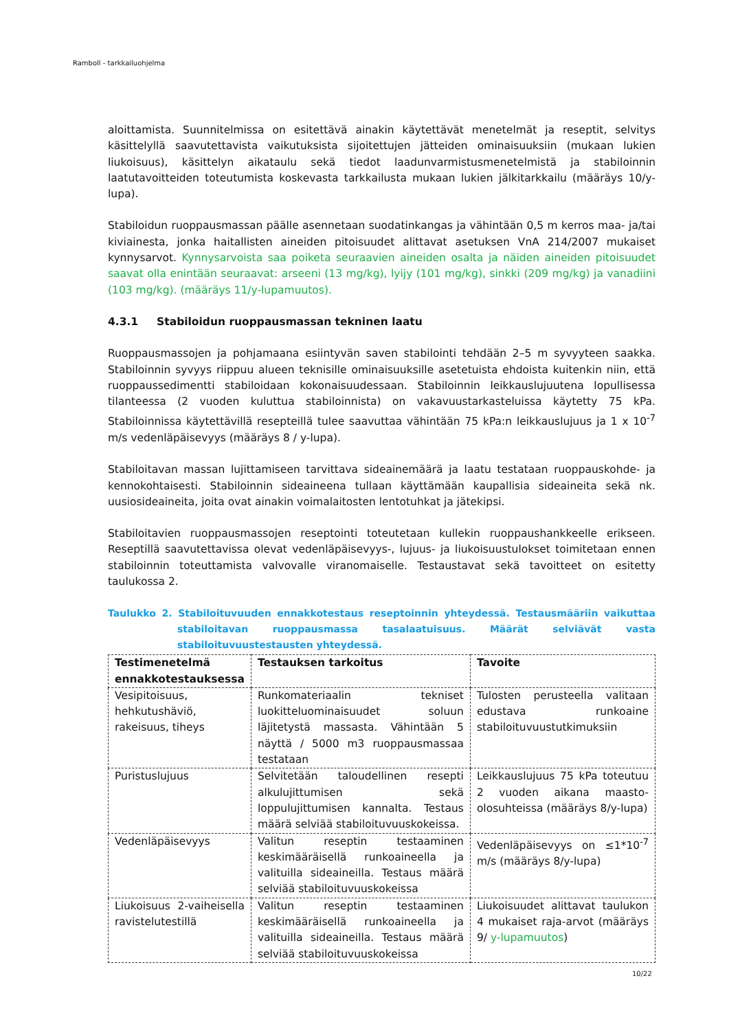Ramboll - tarkkailuohjelma
aloittamista. Suunnitelmissa on esitettävä ainakin käytettävät menetelmät ja reseptit, selvitys käsittelyllä saavutettavista vaikutuksista sijoitettujen jätteiden ominaisuuksiin (mukaan lukien liukoisuus), käsittelyn aikataulu sekä tiedot laadunvarmistusmenetelmistä ja stabiloinnin laatutavoitteiden toteutumista koskevasta tarkkailusta mukaan lukien jälkitarkkailu (määräys 10/y-lupa).
Stabiloidun ruoppausmassan päälle asennetaan suodatinkangas ja vähintään 0,5 m kerros maa- ja/tai kiviainesta, jonka haitallisten aineiden pitoisuudet alittavat asetuksen VnA 214/2007 mukaiset kynnysarvot. Kynnysarvoista saa poiketa seuraavien aineiden osalta ja näiden aineiden pitoisuudet saavat olla enintään seuraavat: arseeni (13 mg/kg), lyijy (101 mg/kg), sinkki (209 mg/kg) ja vanadiini (103 mg/kg). (määräys 11/y-lupamuutos).
4.3.1 Stabiloidun ruoppausmassan tekninen laatu
Ruoppausmassojen ja pohjamaana esiintyvän saven stabilointi tehdään 2–5 m syvyyteen saakka. Stabiloinnin syvyys riippuu alueen teknisille ominaisuuksille asetetuista ehdoista kuitenkin niin, että ruoppaussedimentti stabiloidaan kokonaisuudessaan. Stabiloinnin leikkauslujuutena lopullisessa tilanteessa (2 vuoden kuluttua stabiloinnista) on vakavuustarkasteluissa käytetty 75 kPa. Stabiloinnissa käytettävillä resepteillä tulee saavuttaa vähintään 75 kPa:n leikkauslujuus ja 1 x 10<sup>-7</sup> m/s vedenläpäisevyys (määräys 8 / y-lupa).
Stabiloitavan massan lujittamiseen tarvittava sideainemäärä ja laatu testataan ruoppauskohde- ja kennokohtaisesti. Stabiloinnin sideaineena tullaan käyttämään kaupallisia sideaineita sekä nk. uusiosideaineita, joita ovat ainakin voimalaitosten lentotuhkat ja jätekipsi.
Stabiloitavien ruoppausmassojen reseptointi toteutetaan kullekin ruoppaushankkeelle erikseen. Reseptillä saavutettavissa olevat vedenläpäisevyys-, lujuus- ja liukoisuustulokset toimitetaan ennen stabiloinnin toteuttamista valvovalle viranomaiselle. Testaustavat sekä tavoitteet on esitetty taulukossa 2.
Taulukko 2. Stabiloituvuuden ennakkotestaus reseptoinnin yhteydessä. Testausmääriin vaikuttaa stabiloitavan ruoppausmassa tasalaatuisuus. Määrät selviävät vasta stabiloituvuustestausten yhteydessä.
| Testimenetelmä ennakkotestauksessa | Testauksen tarkoitus | Tavoite |
| --- | --- | --- |
| Vesipitoisuus, hehkutushäviö, rakeisuus, tiheys | Runkomateriaalin tekniset luokitteluominaisuudet soluun läjitetystä massasta. Vähintään 5 näyttä / 5000 m3 ruoppausmassaa testataan | Tulosten perusteella valitaan edustava runkoaine stabiloituvuustutkimuksiin |
| Puristuslujuus | Selvitetään taloudellinen resepti alkulujittumisen sekä loppulujittumisen kannalta. Testaus määrä selviää stabiloituvuuskokeissa. | Leikkauslujuus 75 kPa toteutuu 2 vuoden aikana maasto-olosuhteissa (määräys 8/y-lupa) |
| Vedenläpäisevyys | Valitun reseptin testaaminen keskimääräisellä runkoaineella ja valituilla sideaineilla. Testaus määrä selviää stabiloituvuuskokeissa | Vedenläpäisevyys on ≤1*10<sup>-7</sup> m/s (määräys 8/y-lupa) |
| Liukoisuus 2-vaiheisella ravistelutestillä | Valitun reseptin testaaminen keskimääräisellä runkoaineella ja valituilla sideaineilla. Testaus määrä selviää stabiloituvuuskokeissa | Liukoisuudet alittavat taulukon 4 mukaiset raja-arvot (määräys 9/ y-lupamuutos ) |
10/22